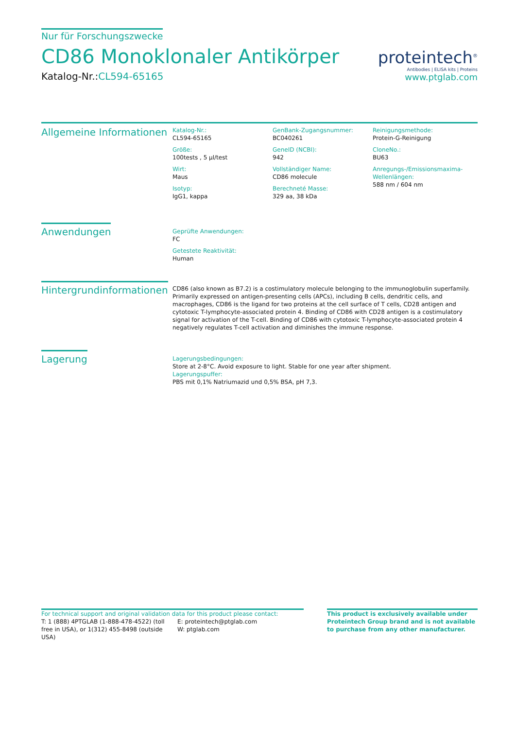Nur für Forschungszwecke
CD86 Monoklonaler Antikörper
Katalog-Nr.:CL594-65165
proteintech<sup>®</sup>
Antibodies | ELISA kits | Proteins
www.ptglab.com
Allgemeine Informationen
Katalog-Nr.:
CL594-65165
Größe:
100tests , 5 µl/test
Wirt:
Maus
Isotyp:
IgG1, kappa
GenBank-Zugangsnummer:
BC040261
GeneID (NCBI):
942
Vollständiger Name:
CD86 molecule
Berechneté Masse:
329 aa, 38 kDa
Reinigungsmethode:
Protein-G-Reinigung
CloneNo.:
BU63
Anregungs-/Emissionsmaxima-Wellenlängen:
588 nm / 604 nm
Anwendungen
Geprüfte Anwendungen:
FC
Getestete Reaktivität:
Human
Hintergrundinformationen
CD86 (also known as B7.2) is a costimulatory molecule belonging to the immunoglobulin superfamily. Primarily expressed on antigen-presenting cells (APCs), including B cells, dendritic cells, and macrophages, CD86 is the ligand for two proteins at the cell surface of T cells, CD28 antigen and cytotoxic T-lymphocyte-associated protein 4. Binding of CD86 with CD28 antigen is a costimulatory signal for activation of the T-cell. Binding of CD86 with cytotoxic T-lymphocyte-associated protein 4 negatively regulates T-cell activation and diminishes the immune response.
Lagerung
Lagerungsbedingungen:
Store at 2-8°C. Avoid exposure to light. Stable for one year after shipment.
Lagerungspuffer:
PBS mit 0,1% Natriumazid und 0,5% BSA, pH 7,3.
For technical support and original validation data for this product please contact:
T: 1 (888) 4PTGLAB (1-888-478-4522) (toll free in USA), or 1(312) 455-8498 (outside USA)
E: proteintech@ptglab.com
W: ptglab.com
This product is exclusively available under Proteintech Group brand and is not available to purchase from any other manufacturer.